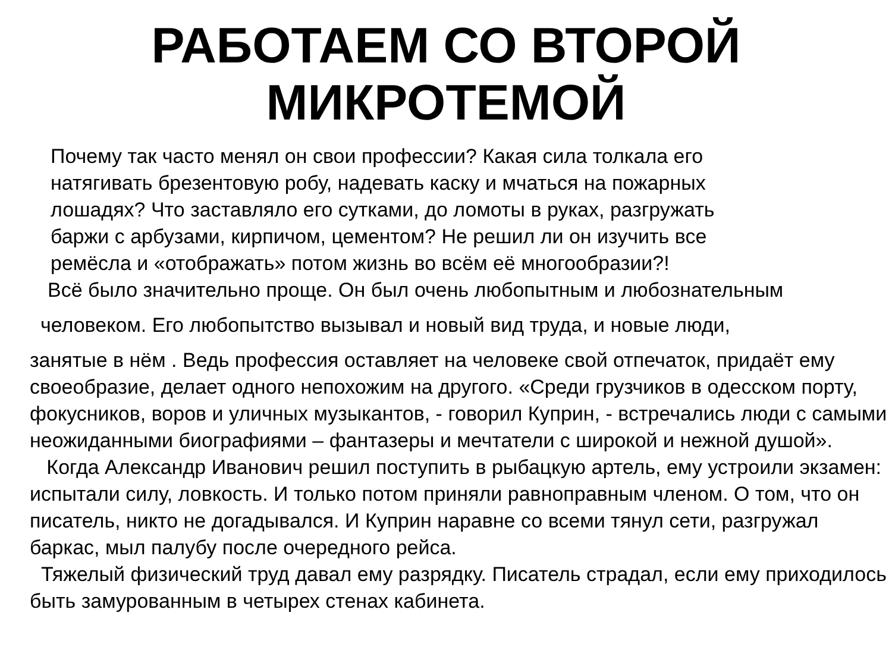РАБОТАЕМ СО ВТОРОЙ
МИКРОТЕМОЙ
Почему так часто менял он свои профессии? Какая сила толкала его
натягивать брезентовую робу, надевать каску и мчаться на пожарных
лошадях? Что заставляло его сутками, до ломоты в руках, разгружать
баржи с арбузами, кирпичом, цементом? Не решил ли он изучить все
ремёсла и «отображать» потом жизнь во всём её многообразии?!
Всё было значительно проще. Он был очень любопытным и любознательным
человеком. Его любопытство вызывал и новый вид труда, и новые люди,
занятые в нём . Ведь профессия оставляет на человеке свой отпечаток, придаёт ему своеобразие, делает одного непохожим на другого. «Среди грузчиков в одесском порту, фокусников, воров и уличных музыкантов, - говорил Куприн, - встречались люди с самыми неожиданными биографиями – фантазеры и мечтатели с широкой и нежной душой».
Когда Александр Иванович решил поступить в рыбацкую артель, ему устроили экзамен: испытали силу, ловкость. И только потом приняли равноправным членом. О том, что он писатель, никто не догадывался. И Куприн наравне со всеми тянул сети, разгружал баркас, мыл палубу после очередного рейса.
Тяжелый физический труд давал ему разрядку. Писатель страдал, если ему приходилось быть замурованным в четырех стенах кабинета.